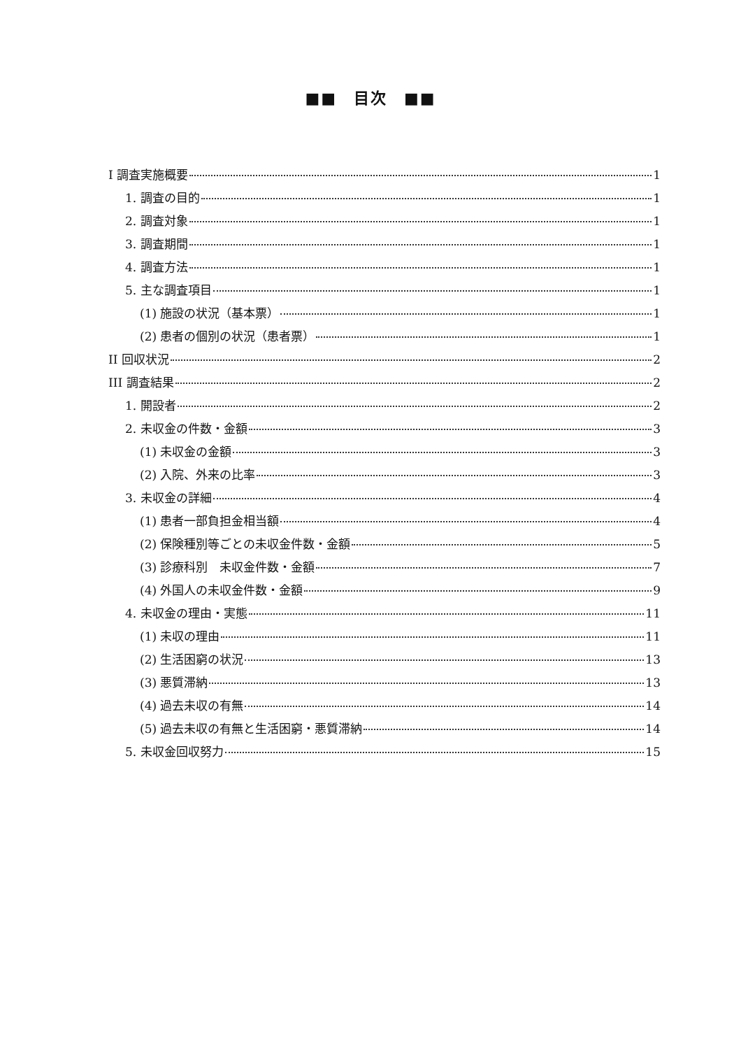■■　目次　■■
I 調査実施概要 1
1. 調査の目的 1
2. 調査対象 1
3. 調査期間 1
4. 調査方法 1
5. 主な調査項目 1
(1) 施設の状況（基本票） 1
(2) 患者の個別の状況（患者票） 1
II 回収状況 2
III 調査結果 2
1. 開設者 2
2. 未収金の件数・金額 3
(1) 未収金の金額 3
(2) 入院、外来の比率 3
3. 未収金の詳細 4
(1) 患者一部負担金相当額 4
(2) 保険種別等ごとの未収金件数・金額 5
(3) 診療科別　未収金件数・金額 7
(4) 外国人の未収金件数・金額 9
4. 未収金の理由・実態 11
(1) 未収の理由 11
(2) 生活困窮の状況 13
(3) 悪質滞納 13
(4) 過去未収の有無 14
(5) 過去未収の有無と生活困窮・悪質滞納 14
5. 未収金回収努力 15